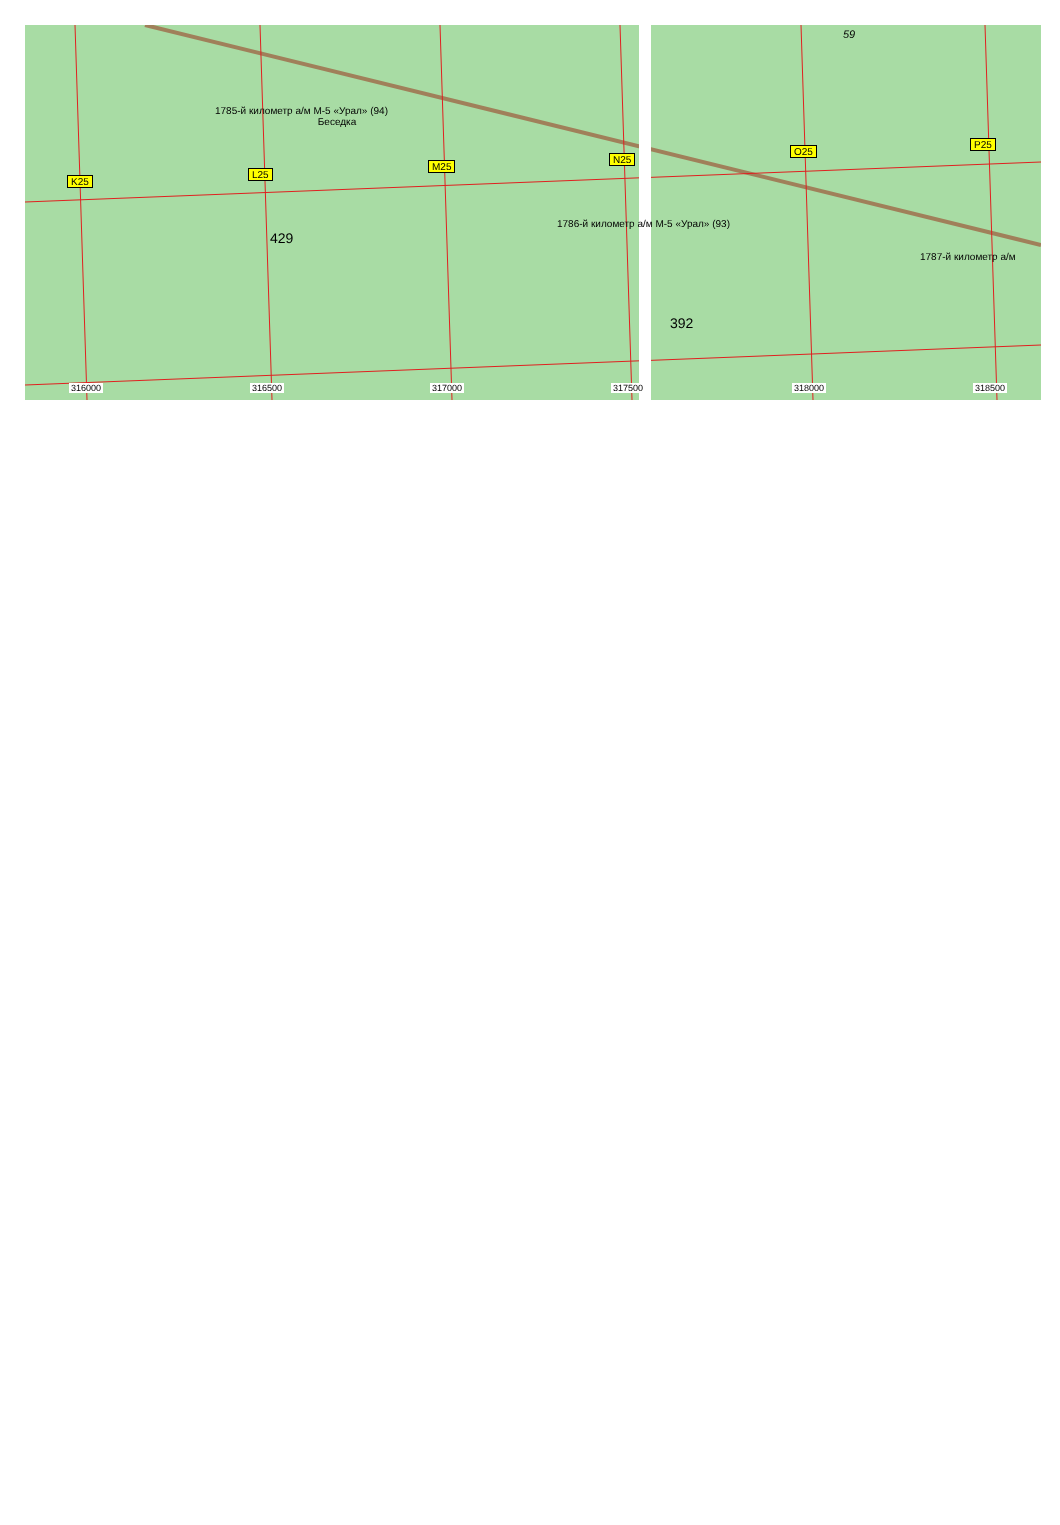1785-й километр а/м М-5 «Урал» (94)
Беседка
K25
L25
M25
N25
O25
P25
1786-й километр а/м М-5 «Урал» (93)
1787-й километр а/м
429
392
59
316000 316500 317000 317500 318000 318500